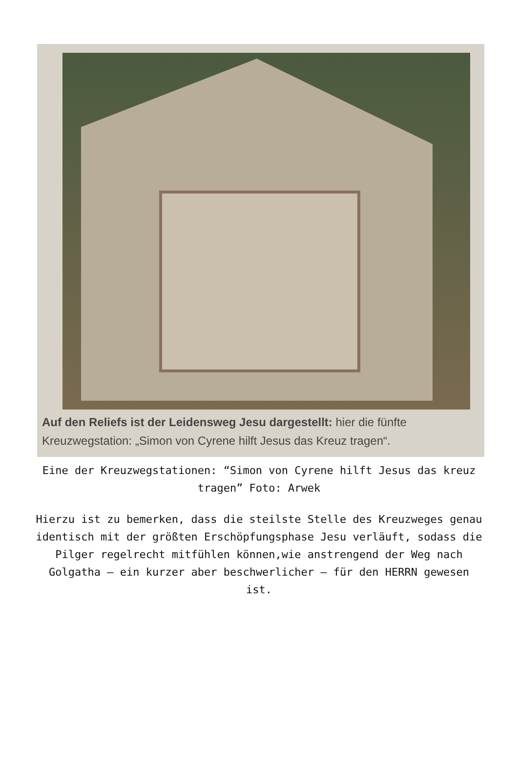Auf den Reliefs ist der Leidensweg Jesu dargestellt: hier die fünfte Kreuzwegstation: „Simon von Cyrene hilft Jesus das Kreuz tragen“.
Eine der Kreuzwegstationen: “Simon von Cyrene hilft Jesus das kreuz tragen” Foto: Arwek
Hierzu ist zu bemerken, dass die steilste Stelle des Kreuzweges genau identisch mit der größten Erschöpfungsphase Jesu verläuft, sodass die Pilger regelrecht mitfühlen können,wie anstrengend der Weg nach Golgatha – ein kurzer aber beschwerlicher – für den HERRN gewesen ist.